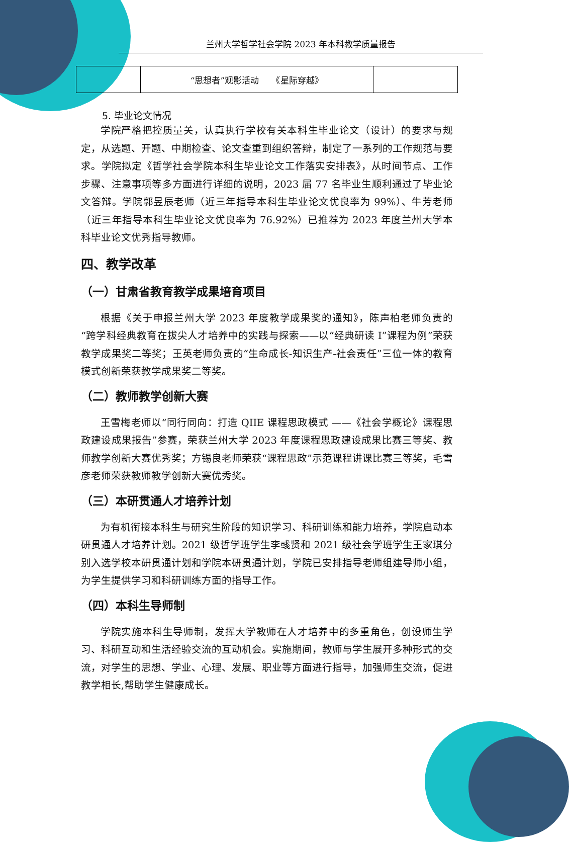兰州大学哲学社会学院 2023 年本科教学质量报告
| | “思想者”观影活动 《星际穿越》 | |
5. 毕业论文情况
学院严格把控质量关，认真执行学校有关本科生毕业论文（设计）的要求与规定，从选题、开题、中期检查、论文查重到组织答辩，制定了一系列的工作规范与要求。学院拟定《哲学社会学院本科生毕业论文工作落实安排表》，从时间节点、工作步骤、注意事项等多方面进行详细的说明，2023 届 77 名毕业生顺利通过了毕业论文答辩。学院郭昱辰老师（近三年指导本科生毕业论文优良率为 99%）、牛芳老师（近三年指导本科生毕业论文优良率为 76.92%）已推荐为 2023 年度兰州大学本科毕业论文优秀指导教师。
四、教学改革
（一）甘肃省教育教学成果培育项目
根据《关于申报兰州大学 2023 年度教学成果奖的通知》，陈声柏老师负责的“跨学科经典教育在拔尖人才培养中的实践与探索——以“经典研读 I”课程为例”荣获教学成果奖二等奖；王英老师负责的“生命成长-知识生产-社会责任”三位一体的教育模式创新荣获教学成果奖二等奖。
（二）教师教学创新大赛
王雪梅老师以“同行同向：打造 QIIE 课程思政模式 ——《社会学概论》课程思政建设成果报告”参赛，荣获兰州大学 2023 年度课程思政建设成果比赛三等奖、教师教学创新大赛优秀奖；方锡良老师荣获“课程思政”示范课程讲课比赛三等奖，毛雪彦老师荣获教师教学创新大赛优秀奖。
（三）本研贯通人才培养计划
为有机衔接本科生与研究生阶段的知识学习、科研训练和能力培养，学院启动本研贯通人才培养计划。2021 级哲学班学生李彧贤和 2021 级社会学班学生王家琪分别入选学校本研贯通计划和学院本研贯通计划，学院已安排指导老师组建导师小组，为学生提供学习和科研训练方面的指导工作。
（四）本科生导师制
学院实施本科生导师制，发挥大学教师在人才培养中的多重角色，创设师生学习、科研互动和生活经验交流的互动机会。实施期间，教师与学生展开多种形式的交流，对学生的思想、学业、心理、发展、职业等方面进行指导，加强师生交流，促进教学相长,帮助学生健康成长。